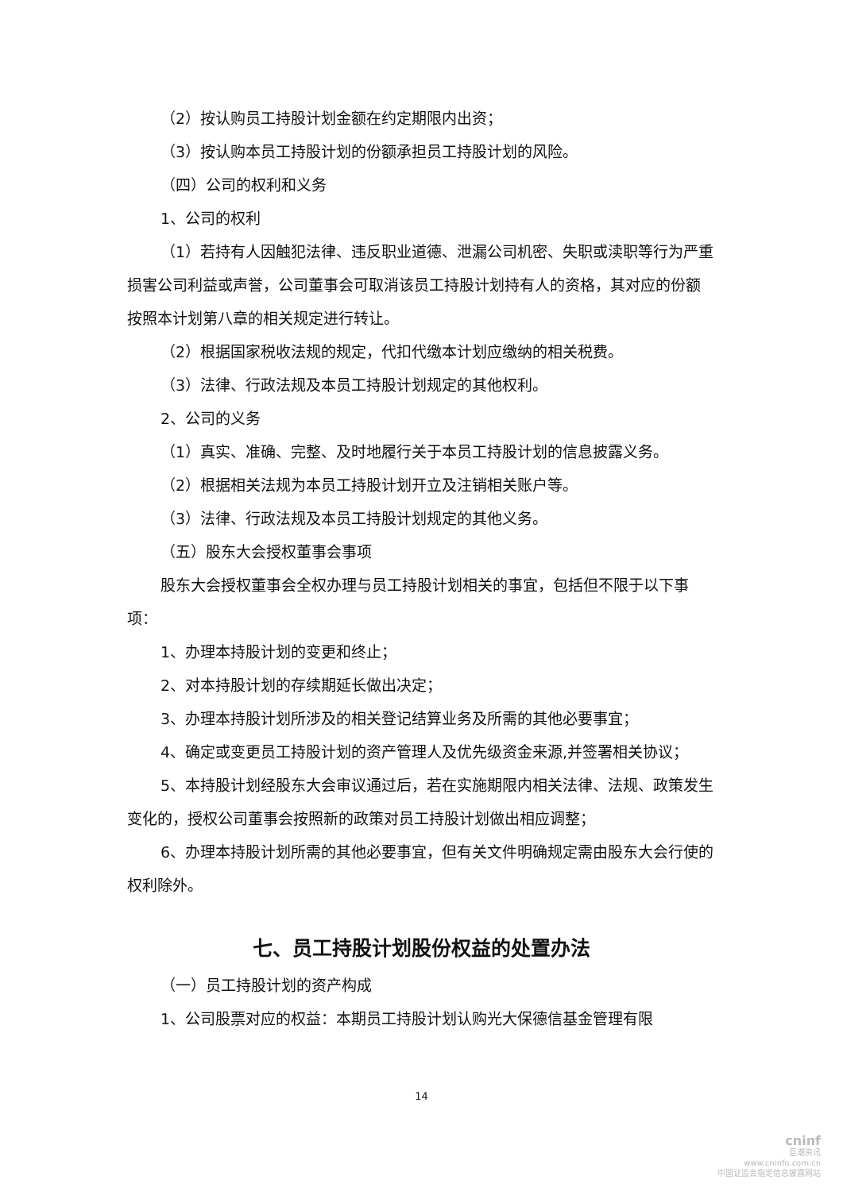（2）按认购员工持股计划金额在约定期限内出资；
（3）按认购本员工持股计划的份额承担员工持股计划的风险。
（四）公司的权利和义务
1、公司的权利
（1）若持有人因触犯法律、违反职业道德、泄漏公司机密、失职或渎职等行为严重损害公司利益或声誉，公司董事会可取消该员工持股计划持有人的资格，其对应的份额按照本计划第八章的相关规定进行转让。
（2）根据国家税收法规的规定，代扣代缴本计划应缴纳的相关税费。
（3）法律、行政法规及本员工持股计划规定的其他权利。
2、公司的义务
（1）真实、准确、完整、及时地履行关于本员工持股计划的信息披露义务。
（2）根据相关法规为本员工持股计划开立及注销相关账户等。
（3）法律、行政法规及本员工持股计划规定的其他义务。
（五）股东大会授权董事会事项
股东大会授权董事会全权办理与员工持股计划相关的事宜，包括但不限于以下事项：
1、办理本持股计划的变更和终止；
2、对本持股计划的存续期延长做出决定；
3、办理本持股计划所涉及的相关登记结算业务及所需的其他必要事宜；
4、确定或变更员工持股计划的资产管理人及优先级资金来源,并签署相关协议；
5、本持股计划经股东大会审议通过后，若在实施期限内相关法律、法规、政策发生变化的，授权公司董事会按照新的政策对员工持股计划做出相应调整；
6、办理本持股计划所需的其他必要事宜，但有关文件明确规定需由股东大会行使的权利除外。
七、员工持股计划股份权益的处置办法
（一）员工持股计划的资产构成
1、公司股票对应的权益：本期员工持股计划认购光大保德信基金管理有限
14
cninf
巨潮资讯
www.cninfo.com.cn
中国证监会指定信息披露网站